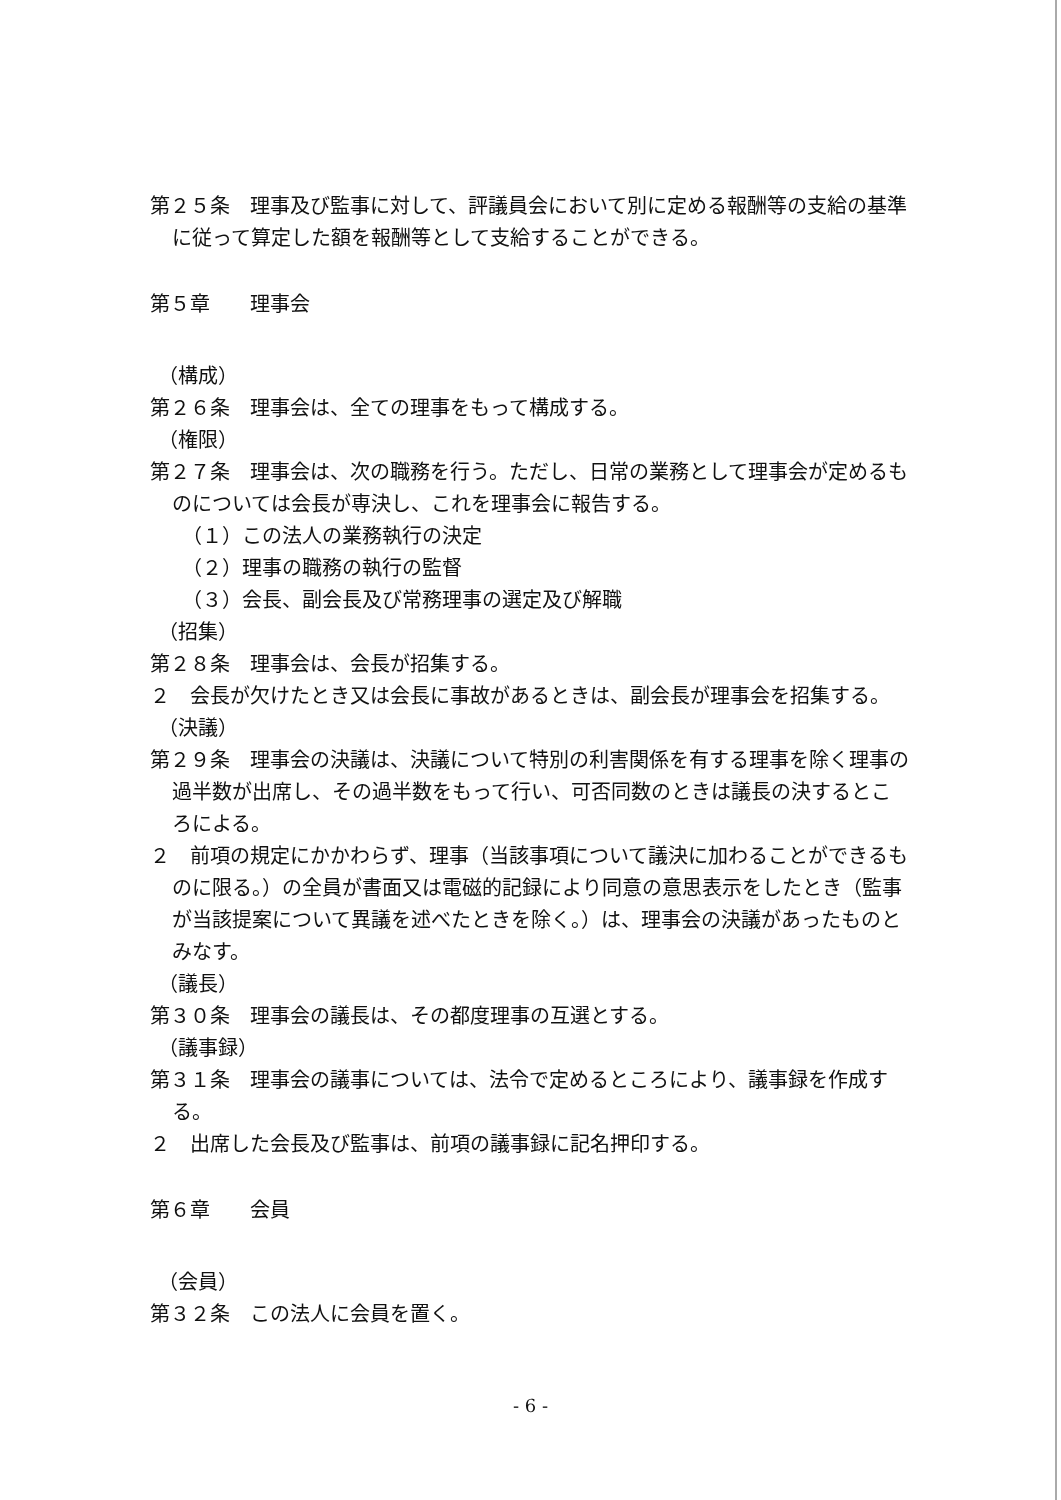第２５条　理事及び監事に対して、評議員会において別に定める報酬等の支給の基準に従って算定した額を報酬等として支給することができる。
第５章　　理事会
（構成）
第２６条　理事会は、全ての理事をもって構成する。
（権限）
第２７条　理事会は、次の職務を行う。ただし、日常の業務として理事会が定めるものについては会長が専決し、これを理事会に報告する。
（１）この法人の業務執行の決定
（２）理事の職務の執行の監督
（３）会長、副会長及び常務理事の選定及び解職
（招集）
第２８条　理事会は、会長が招集する。
２　会長が欠けたとき又は会長に事故があるときは、副会長が理事会を招集する。
（決議）
第２９条　理事会の決議は、決議について特別の利害関係を有する理事を除く理事の過半数が出席し、その過半数をもって行い、可否同数のときは議長の決するところによる。
２　前項の規定にかかわらず、理事（当該事項について議決に加わることができるものに限る。）の全員が書面又は電磁的記録により同意の意思表示をしたとき（監事が当該提案について異議を述べたときを除く。）は、理事会の決議があったものとみなす。
（議長）
第３０条　理事会の議長は、その都度理事の互選とする。
（議事録）
第３１条　理事会の議事については、法令で定めるところにより、議事録を作成する。
２　出席した会長及び監事は、前項の議事録に記名押印する。
第６章　　会員
（会員）
第３２条　この法人に会員を置く。
- 6 -